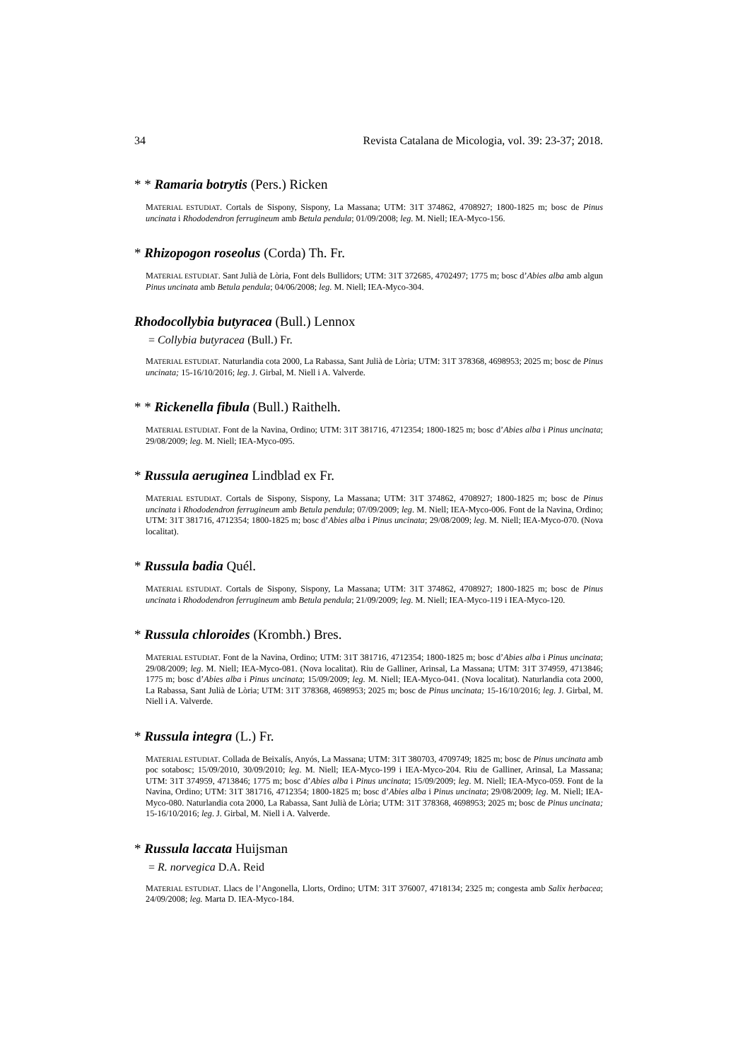34 Revista Catalana de Micologia, vol. 39: 23-37; 2018.
* * Ramaria botrytis (Pers.) Ricken
MATERIAL ESTUDIAT. Cortals de Sispony, Sispony, La Massana; UTM: 31T 374862, 4708927; 1800-1825 m; bosc de Pinus uncinata i Rhododendron ferrugineum amb Betula pendula; 01/09/2008; leg. M. Niell; IEA-Myco-156.
* Rhizopogon roseolus (Corda) Th. Fr.
MATERIAL ESTUDIAT. Sant Julià de Lòria, Font dels Bullidors; UTM: 31T 372685, 4702497; 1775 m; bosc d’Abies alba amb algun Pinus uncinata amb Betula pendula; 04/06/2008; leg. M. Niell; IEA-Myco-304.
Rhodocollybia butyracea (Bull.) Lennox
= Collybia butyracea (Bull.) Fr.
MATERIAL ESTUDIAT. Naturlandia cota 2000, La Rabassa, Sant Julià de Lòria; UTM: 31T 378368, 4698953; 2025 m; bosc de Pinus uncinata; 15-16/10/2016; leg. J. Girbal, M. Niell i A. Valverde.
* * Rickenella fibula (Bull.) Raithelh.
MATERIAL ESTUDIAT. Font de la Navina, Ordino; UTM: 31T 381716, 4712354; 1800-1825 m; bosc d’Abies alba i Pinus uncinata; 29/08/2009; leg. M. Niell; IEA-Myco-095.
* Russula aeruginea Lindblad ex Fr.
MATERIAL ESTUDIAT. Cortals de Sispony, Sispony, La Massana; UTM: 31T 374862, 4708927; 1800-1825 m; bosc de Pinus uncinata i Rhododendron ferrugineum amb Betula pendula; 07/09/2009; leg. M. Niell; IEA-Myco-006. Font de la Navina, Ordino; UTM: 31T 381716, 4712354; 1800-1825 m; bosc d’Abies alba i Pinus uncinata; 29/08/2009; leg. M. Niell; IEA-Myco-070. (Nova localitat).
* Russula badia Quél.
MATERIAL ESTUDIAT. Cortals de Sispony, Sispony, La Massana; UTM: 31T 374862, 4708927; 1800-1825 m; bosc de Pinus uncinata i Rhododendron ferrugineum amb Betula pendula; 21/09/2009; leg. M. Niell; IEA-Myco-119 i IEA-Myco-120.
* Russula chloroides (Krombh.) Bres.
MATERIAL ESTUDIAT. Font de la Navina, Ordino; UTM: 31T 381716, 4712354; 1800-1825 m; bosc d’Abies alba i Pinus uncinata; 29/08/2009; leg. M. Niell; IEA-Myco-081. (Nova localitat). Riu de Galliner, Arinsal, La Massana; UTM: 31T 374959, 4713846; 1775 m; bosc d’Abies alba i Pinus uncinata; 15/09/2009; leg. M. Niell; IEA-Myco-041. (Nova localitat). Naturlandia cota 2000, La Rabassa, Sant Julià de Lòria; UTM: 31T 378368, 4698953; 2025 m; bosc de Pinus uncinata; 15-16/10/2016; leg. J. Girbal, M. Niell i A. Valverde.
* Russula integra (L.) Fr.
MATERIAL ESTUDIAT. Collada de Beixalís, Anyós, La Massana; UTM: 31T 380703, 4709749; 1825 m; bosc de Pinus uncinata amb poc sotabosc; 15/09/2010, 30/09/2010; leg. M. Niell; IEA-Myco-199 i IEA-Myco-204. Riu de Galliner, Arinsal, La Massana; UTM: 31T 374959, 4713846; 1775 m; bosc d’Abies alba i Pinus uncinata; 15/09/2009; leg. M. Niell; IEA-Myco-059. Font de la Navina, Ordino; UTM: 31T 381716, 4712354; 1800-1825 m; bosc d’Abies alba i Pinus uncinata; 29/08/2009; leg. M. Niell; IEA-Myco-080. Naturlandia cota 2000, La Rabassa, Sant Julià de Lòria; UTM: 31T 378368, 4698953; 2025 m; bosc de Pinus uncinata; 15-16/10/2016; leg. J. Girbal, M. Niell i A. Valverde.
* Russula laccata Huijsman
= R. norvegica D.A. Reid
MATERIAL ESTUDIAT. Llacs de l’Angonella, Llorts, Ordino; UTM: 31T 376007, 4718134; 2325 m; congesta amb Salix herbacea; 24/09/2008; leg. Marta D. IEA-Myco-184.